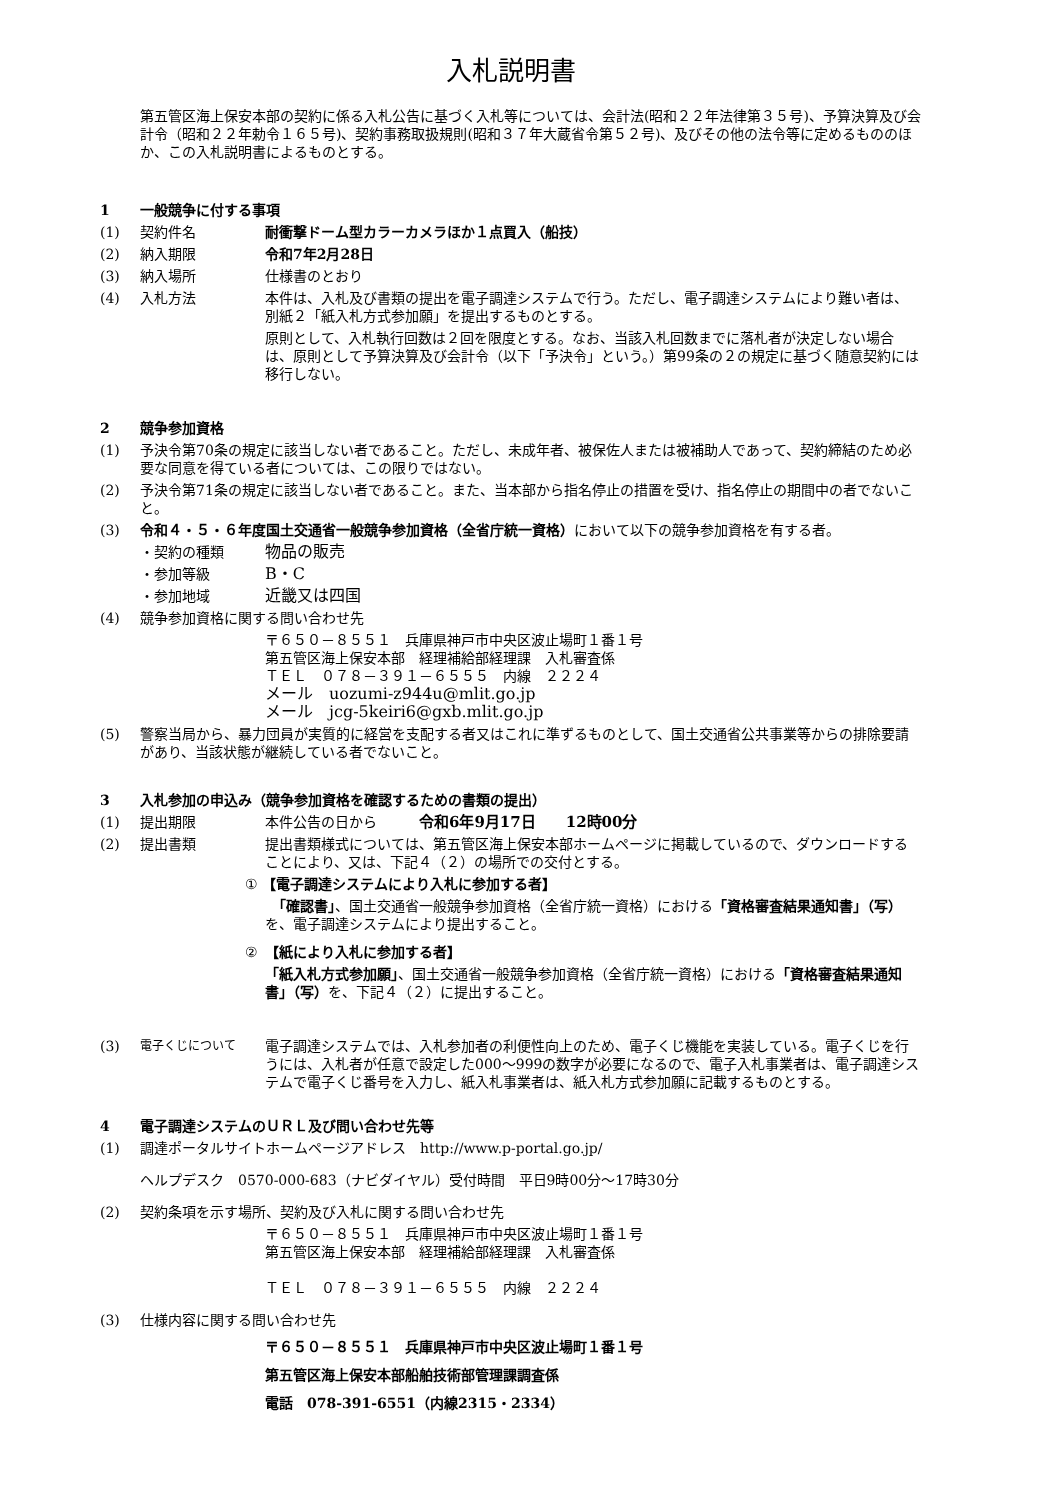入札説明書
第五管区海上保安本部の契約に係る入札公告に基づく入札等については、会計法(昭和２２年法律第３５号)、予算決算及び会計令（昭和２２年勅令１６５号)、契約事務取扱規則(昭和３７年大蔵省令第５２号)、及びその他の法令等に定めるもののほか、この入札説明書によるものとする。
1 一般競争に付する事項
(1) 契約件名 耐衝撃ドーム型カラーカメラほか１点買入（船技）
(2) 納入期限 令和7年2月28日
(3) 納入場所 仕様書のとおり
(4) 入札方法 本件は、入札及び書類の提出を電子調達システムで行う。ただし、電子調達システムにより難い者は、別紙２「紙入札方式参加願」を提出するものとする。
原則として、入札執行回数は２回を限度とする。なお、当該入札回数までに落札者が決定しない場合は、原則として予算決算及び会計令（以下「予決令」という。）第99条の２の規定に基づく随意契約には移行しない。
2 競争参加資格
(1) 予決令第70条の規定に該当しない者であること。ただし、未成年者、被保佐人または被補助人であって、契約締結のため必要な同意を得ている者については、この限りではない。
(2) 予決令第71条の規定に該当しない者であること。また、当本部から指名停止の措置を受け、指名停止の期間中の者でないこと。
(3) 令和４・５・６年度国土交通省一般競争参加資格（全省庁統一資格）において以下の競争参加資格を有する者。
・契約の種類 物品の販売
・参加等級 B・C
・参加地域 近畿又は四国
(4) 競争参加資格に関する問い合わせ先
〒６５０－８５５１　兵庫県神戸市中央区波止場町１番１号
第五管区海上保安本部　経理補給部経理課　入札審査係
ＴＥＬ　０７８－３９１－６５５５　内線　２２２４
メール　uozumi-z944u@mlit.go.jp
メール　jcg-5keiri6@gxb.mlit.go.jp
(5) 警察当局から、暴力団員が実質的に経営を支配する者又はこれに準ずるものとして、国土交通省公共事業等からの排除要請があり、当該状態が継続している者でないこと。
3 入札参加の申込み（競争参加資格を確認するための書類の提出）
(1) 提出期限 本件公告の日から　　　令和6年9月17日　　12時00分
(2) 提出書類 提出書類様式については、第五管区海上保安本部ホームページに掲載しているので、ダウンロードすることにより、又は、下記４（２）の場所での交付とする。
① 【電子調達システムにより入札に参加する者】
　「確認書」、国土交通省一般競争参加資格（全省庁統一資格）における「資格審査結果通知書」（写）を、電子調達システムにより提出すること。
②　【紙により入札に参加する者】
「紙入札方式参加願」、国土交通省一般競争参加資格（全省庁統一資格）における「資格審査結果通知書」（写）を、下記４（２）に提出すること。
(3) 電子くじについて 電子調達システムでは、入札参加者の利便性向上のため、電子くじ機能を実装している。電子くじを行うには、入札者が任意で設定した000～999の数字が必要になるので、電子入札事業者は、電子調達システムで電子くじ番号を入力し、紙入札事業者は、紙入札方式参加願に記載するものとする。
4 電子調達システムのＵＲＬ及び問い合わせ先等
(1) 調達ポータルサイトホームページアドレス　http://www.p-portal.go.jp/
ヘルプデスク　0570-000-683（ナビダイヤル）受付時間　平日9時00分～17時30分
(2) 契約条項を示す場所、契約及び入札に関する問い合わせ先
〒６５０－８５５１　兵庫県神戸市中央区波止場町１番１号
第五管区海上保安本部　経理補給部経理課　入札審査係
ＴＥＬ　０７８－３９１－６５５５　内線　２２２４
(3) 仕様内容に関する問い合わせ先
〒６５０－８５５１　兵庫県神戸市中央区波止場町１番１号
第五管区海上保安本部船舶技術部管理課調査係
電話　078-391-6551（内線2315・2334）